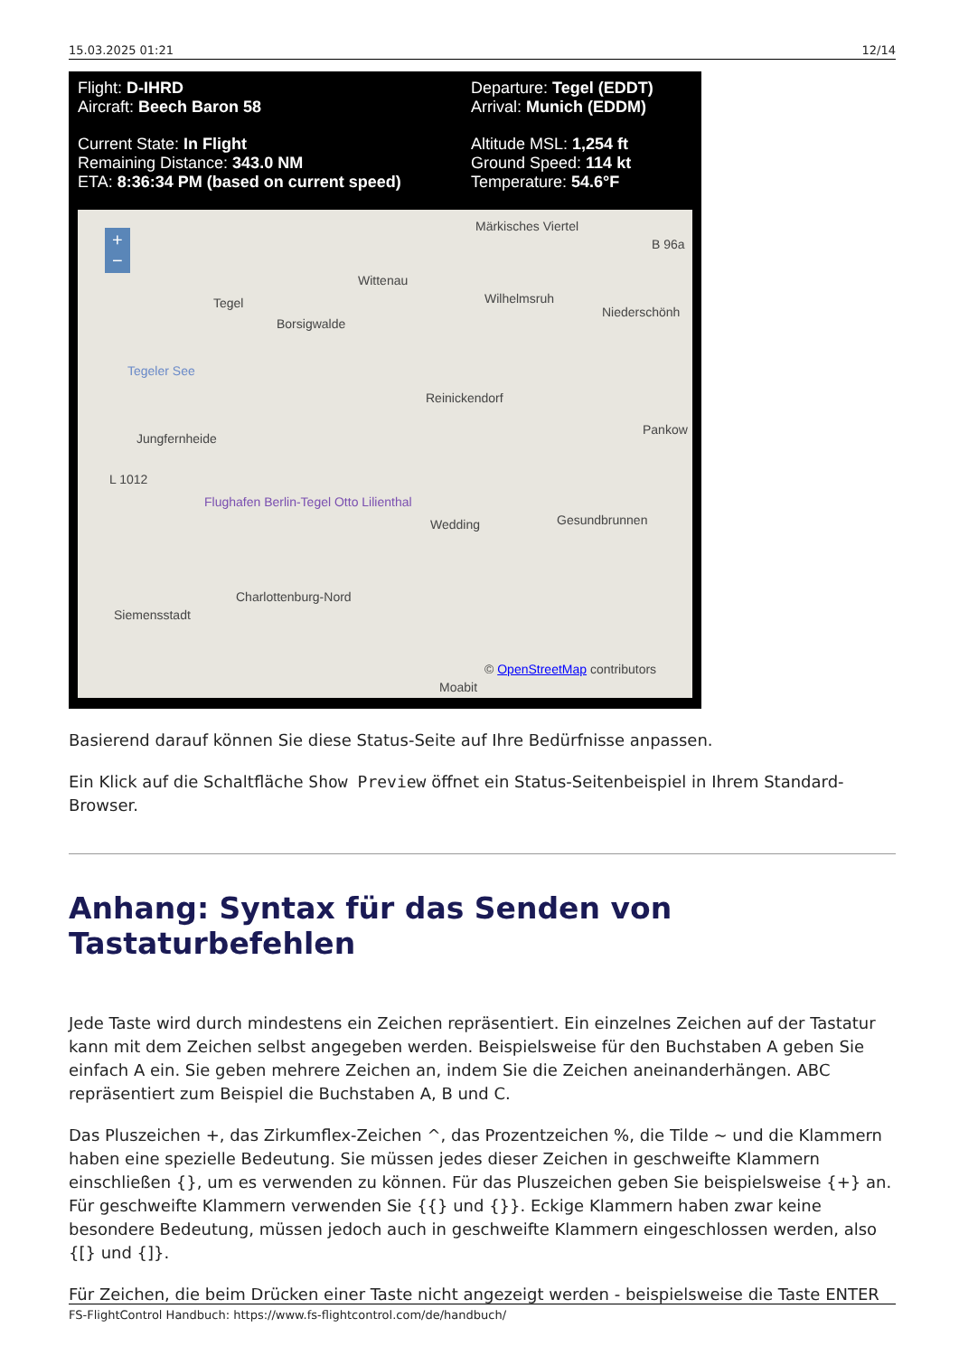15.03.2025 01:21 12/14
Flight: D-IHRD
Aircraft: Beech Baron 58
Current State: In Flight
Remaining Distance: 343.0 NM
ETA: 8:36:34 PM (based on current speed)
Departure: Tegel (EDDT)
Arrival: Munich (EDDM)
Altitude MSL: 1,254 ft
Ground Speed: 114 kt
Temperature: 54.6°F
+
−
Märkisches Viertel
B 96a
Wittenau
Tegel
Borsigwalde
Wilhelmsruh
Niederschönh
Tegeler See
Reinickendorf
Pankow
Jungfernheide
L 1012
Flughafen Berlin-Tegel Otto Lilienthal
Wedding Gesundbrunnen
Charlottenburg-Nord
Siemensstadt
Moabit
© OpenStreetMap contributors
Basierend darauf können Sie diese Status-Seite auf Ihre Bedürfnisse anpassen.
Ein Klick auf die Schaltfläche Show Preview öffnet ein Status-Seitenbeispiel in Ihrem Standard-Browser.
Anhang: Syntax für das Senden von Tastaturbefehlen
Jede Taste wird durch mindestens ein Zeichen repräsentiert. Ein einzelnes Zeichen auf der Tastatur kann mit dem Zeichen selbst angegeben werden. Beispielsweise für den Buchstaben A geben Sie einfach A ein. Sie geben mehrere Zeichen an, indem Sie die Zeichen aneinanderhängen. ABC repräsentiert zum Beispiel die Buchstaben A, B und C.
Das Pluszeichen +, das Zirkumflex-Zeichen ^, das Prozentzeichen %, die Tilde ~ und die Klammern haben eine spezielle Bedeutung. Sie müssen jedes dieser Zeichen in geschweifte Klammern einschließen {}, um es verwenden zu können. Für das Pluszeichen geben Sie beispielsweise {+} an. Für geschweifte Klammern verwenden Sie {{} und {}}. Eckige Klammern haben zwar keine besondere Bedeutung, müssen jedoch auch in geschweifte Klammern eingeschlossen werden, also {[} und {]}.
Für Zeichen, die beim Drücken einer Taste nicht angezeigt werden - beispielsweise die Taste ENTER
FS-FlightControl Handbuch: https://www.fs-flightcontrol.com/de/handbuch/